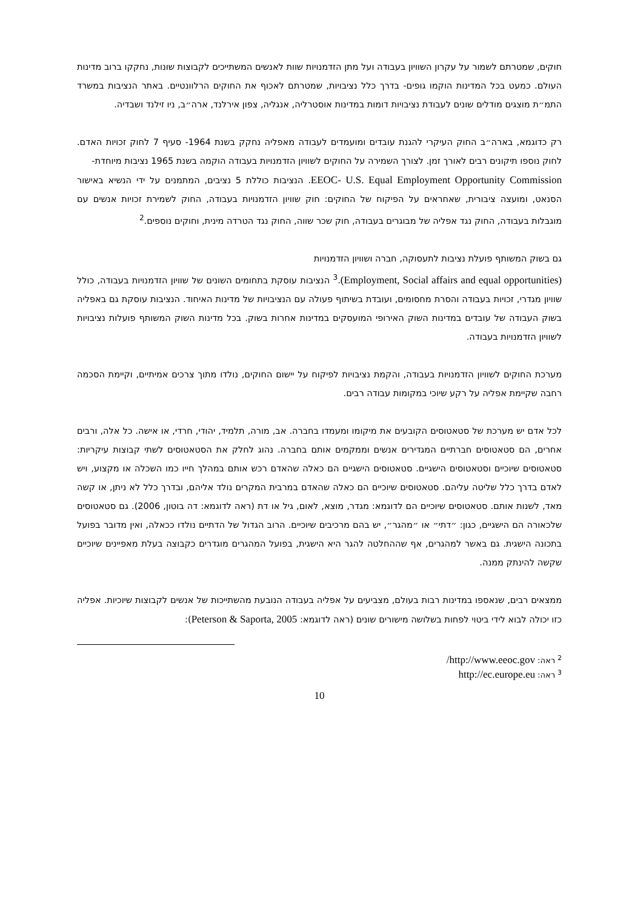חוקים, שמטרתם לשמור על עקרון השוויון בעבודה ועל מתן הזדמנויות שוות לאנשים המשתייכים לקבוצות שונות, נחקקו ברוב מדינות העולם. כמעט בכל המדינות הוקמו גופים- בדרך כלל נציבויות, שמטרתם לאכוף את החוקים הרלוונטיים. באתר הנציבות במשרד התמ״ת מוצגים מודלים שונים לעבודת נציבויות דומות במדינות אוסטרליה, אנגליה, צפון אירלנד, ארה״ב, ניו זילנד ושבדיה.
רק כדוגמא, בארה״ב החוק העיקרי להגנת עובדים ומועמדים לעבודה מאפליה נחקק בשנת 1964- סעיף 7 לחוק זכויות האדם. לחוק נוספו תיקונים רבים לאורך זמן. לצורך השמירה על החוקים לשוויון הזדמנויות בעבודה הוקמה בשנת 1965 נציבות מיוחדת-
EEOC- U.S. Equal Employment Opportunity Commission. הנציבות כוללת 5 נציבים, המתמנים על ידי הנשיא באישור הסנאט, ומועצה ציבורית, שאחראים על הפיקוח של החוקים: חוק שוויון הזדמנויות בעבודה, החוק לשמירת זכויות אנשים עם מוגבלות בעבודה, החוק נגד אפליה של מבוגרים בעבודה, חוק שכר שווה, החוק נגד הטרדה מינית, וחוקים נוספים.<sup>2</sup>
גם בשוק המשותף פועלת נציבות לתעסוקה, חברה ושוויון הזדמנויות
(Employment, Social affairs and equal opportunities).<sup>3</sup> הנציבות עוסקת בתחומים השונים של שוויון הזדמנויות בעבודה, כולל שוויון מגדרי, זכויות בעבודה והסרת מחסומים, ועובדת בשיתוף פעולה עם הנציבויות של מדינות האיחוד. הנציבות עוסקת גם באפליה בשוק העבודה של עובדים במדינות השוק האירופי המועסקים במדינות אחרות בשוק. בכל מדינות השוק המשותף פועלות נציבויות לשוויון הזדמנויות בעבודה.
מערכת החוקים לשוויון הזדמנויות בעבודה, והקמת נציבויות לפיקוח על יישום החוקים, נולדו מתוך צרכים אמיתיים, וקיימת הסכמה רחבה שקיימת אפליה על רקע שיוכי במקומות עבודה רבים.
לכל אדם יש מערכת של סטאטוסים הקובעים את מיקומו ומעמדו בחברה. אב, מורה, תלמיד, יהודי, חרדי, או אישה. כל אלה, ורבים אחרים, הם סטאטוסים חברתיים המגדירים אנשים וממקמים אותם בחברה. נהוג לחלק את הסטאטוסים לשתי קבוצות עיקריות: סטאטוסים שיוכיים וסטאטוסים הישגיים. סטאטוסים הישגיים הם כאלה שהאדם רכש אותם במהלך חייו כמו השכלה או מקצוע, ויש לאדם בדרך כלל שליטה עליהם. סטאטוסים שיוכיים הם כאלה שהאדם במרבית המקרים נולד אליהם, ובדרך כלל לא ניתן, או קשה מאד, לשנות אותם. סטאטוסים שיוכיים הם לדוגמא: מגדר, מוצא, לאום, גיל או דת (ראה לדוגמא: דה בוטון, 2006). גם סטאטוסים שלכאורה הם הישגיים, כגון: ״דתי״ או ״מהגר״, יש בהם מרכיבים שיוכיים. הרוב הגדול של הדתיים נולדו ככאלה, ואין מדובר בפועל בתכונה הישגית. גם באשר למהגרים, אף שההחלטה להגר היא הישגית, בפועל המהגרים מוגדרים כקבוצה בעלת מאפיינים שיוכיים שקשה להינתק ממנה.
ממצאים רבים, שנאספו במדינות רבות בעולם, מצביעים על אפליה בעבודה הנובעת מהשתייכות של אנשים לקבוצות שיוכיות. אפליה כזו יכולה לבוא לידי ביטוי לפחות בשלושה מישורים שונים (ראה לדוגמא: Peterson & Saporta, 2005):
<sup>2</sup> ראה: http://www.eeoc.gov/
<sup>3</sup> ראה: http://ec.europe.eu
10